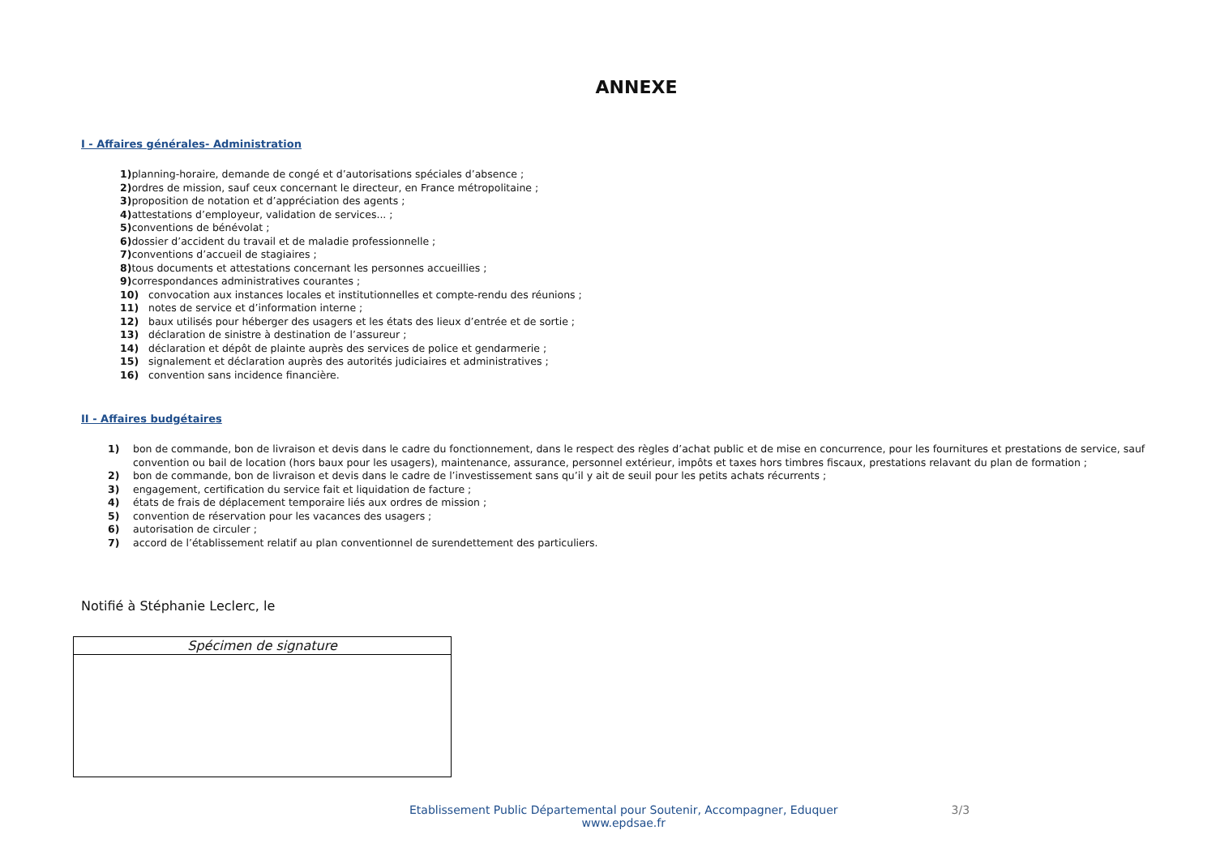ANNEXE
I - Affaires générales- Administration
1) planning-horaire, demande de congé et d’autorisations spéciales d’absence ;
2) ordres de mission, sauf ceux concernant le directeur, en France métropolitaine ;
3) proposition de notation et d’appréciation des agents ;
4) attestations d’employeur, validation de services... ;
5) conventions de bénévolat ;
6) dossier d’accident du travail et de maladie professionnelle ;
7) conventions d’accueil de stagiaires ;
8) tous documents et attestations concernant les personnes accueillies ;
9) correspondances administratives courantes ;
10) convocation aux instances locales et institutionnelles et compte-rendu des réunions ;
11) notes de service et d’information interne ;
12) baux utilisés pour héberger des usagers et les états des lieux d’entrée et de sortie ;
13) déclaration de sinistre à destination de l’assureur ;
14) déclaration et dépôt de plainte auprès des services de police et gendarmerie ;
15) signalement et déclaration auprès des autorités judiciaires et administratives ;
16) convention sans incidence financière.
II - Affaires budgétaires
1) bon de commande, bon de livraison et devis dans le cadre du fonctionnement, dans le respect des règles d’achat public et de mise en concurrence, pour les fournitures et prestations de service, sauf convention ou bail de location (hors baux pour les usagers), maintenance, assurance, personnel extérieur, impôts et taxes hors timbres fiscaux, prestations relavant du plan de formation ;
2) bon de commande, bon de livraison et devis dans le cadre de l’investissement sans qu’il y ait de seuil pour les petits achats récurrents ;
3) engagement, certification du service fait et liquidation de facture ;
4) états de frais de déplacement temporaire liés aux ordres de mission ;
5) convention de réservation pour les vacances des usagers ;
6) autorisation de circuler ;
7) accord de l’établissement relatif au plan conventionnel de surendettement des particuliers.
Notifié à Stéphanie Leclerc, le
Spécimen de signature
Etablissement Public Départemental pour Soutenir, Accompagner, Eduquer
www.epdsae.fr
3/3